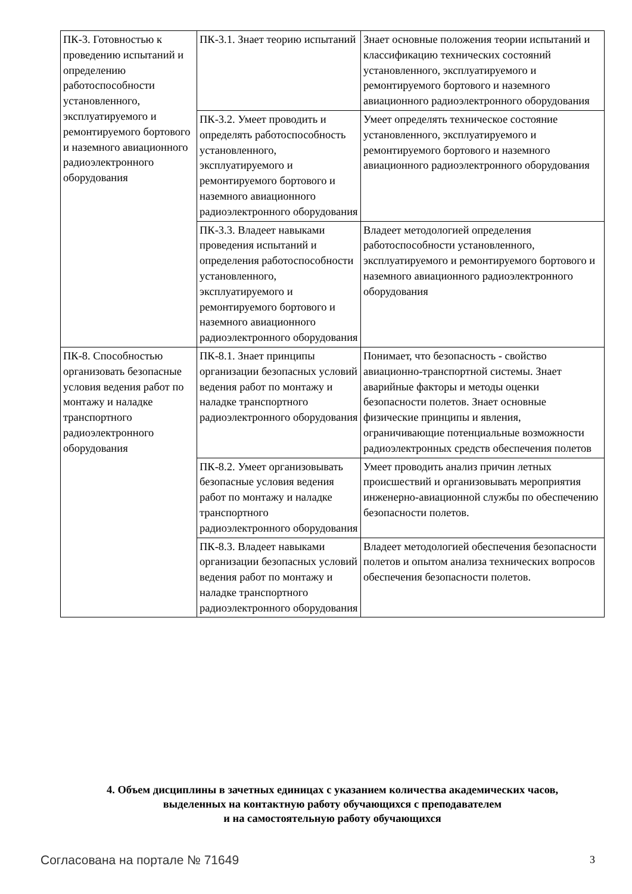| ПК-3. Готовностью к проведению испытаний и определению работоспособности установленного, эксплуатируемого и ремонтируемого бортового и наземного авиационного радиоэлектронного оборудования | ПК-3.1. Знает теорию испытаний | Знает основные положения теории испытаний и классификацию технических состояний установленного, эксплуатируемого и ремонтируемого бортового и наземного авиационного радиоэлектронного оборудования |
| | ПК-3.2. Умеет проводить и определять работоспособность установленного, эксплуатируемого и ремонтируемого бортового и наземного авиационного радиоэлектронного оборудования | Умеет определять техническое состояние установленного, эксплуатируемого и ремонтируемого бортового и наземного авиационного радиоэлектронного оборудования |
| | ПК-3.3. Владеет навыками проведения испытаний и определения работоспособности установленного, эксплуатируемого и ремонтируемого бортового и наземного авиационного радиоэлектронного оборудования | Владеет методологией определения работоспособности установленного, эксплуатируемого и ремонтируемого бортового и наземного авиационного радиоэлектронного оборудования |
| ПК-8. Способностью организовать безопасные условия ведения работ по монтажу и наладке транспортного радиоэлектронного оборудования | ПК-8.1. Знает принципы организации безопасных условий ведения работ по монтажу и наладке транспортного радиоэлектронного оборудования | Понимает, что безопасность - свойство авиационно-транспортной системы. Знает аварийные факторы и методы оценки безопасности полетов. Знает основные физические принципы и явления, ограничивающие потенциальные возможности радиоэлектронных средств обеспечения полетов |
| | ПК-8.2. Умеет организовывать безопасные условия ведения работ по монтажу и наладке транспортного радиоэлектронного оборудования | Умеет проводить анализ причин летных происшествий и организовывать мероприятия инженерно-авиационной службы по обеспечению безопасности полетов. |
| | ПК-8.3. Владеет навыками организации безопасных условий ведения работ по монтажу и наладке транспортного радиоэлектронного оборудования | Владеет методологией обеспечения безопасности полетов и опытом анализа технических вопросов обеспечения безопасности полетов. |
4. Объем дисциплины в зачетных единицах с указанием количества академических часов,
выделенных на контактную работу обучающихся с преподавателем
и на самостоятельную работу обучающихся
Согласована на портале № 71649 3